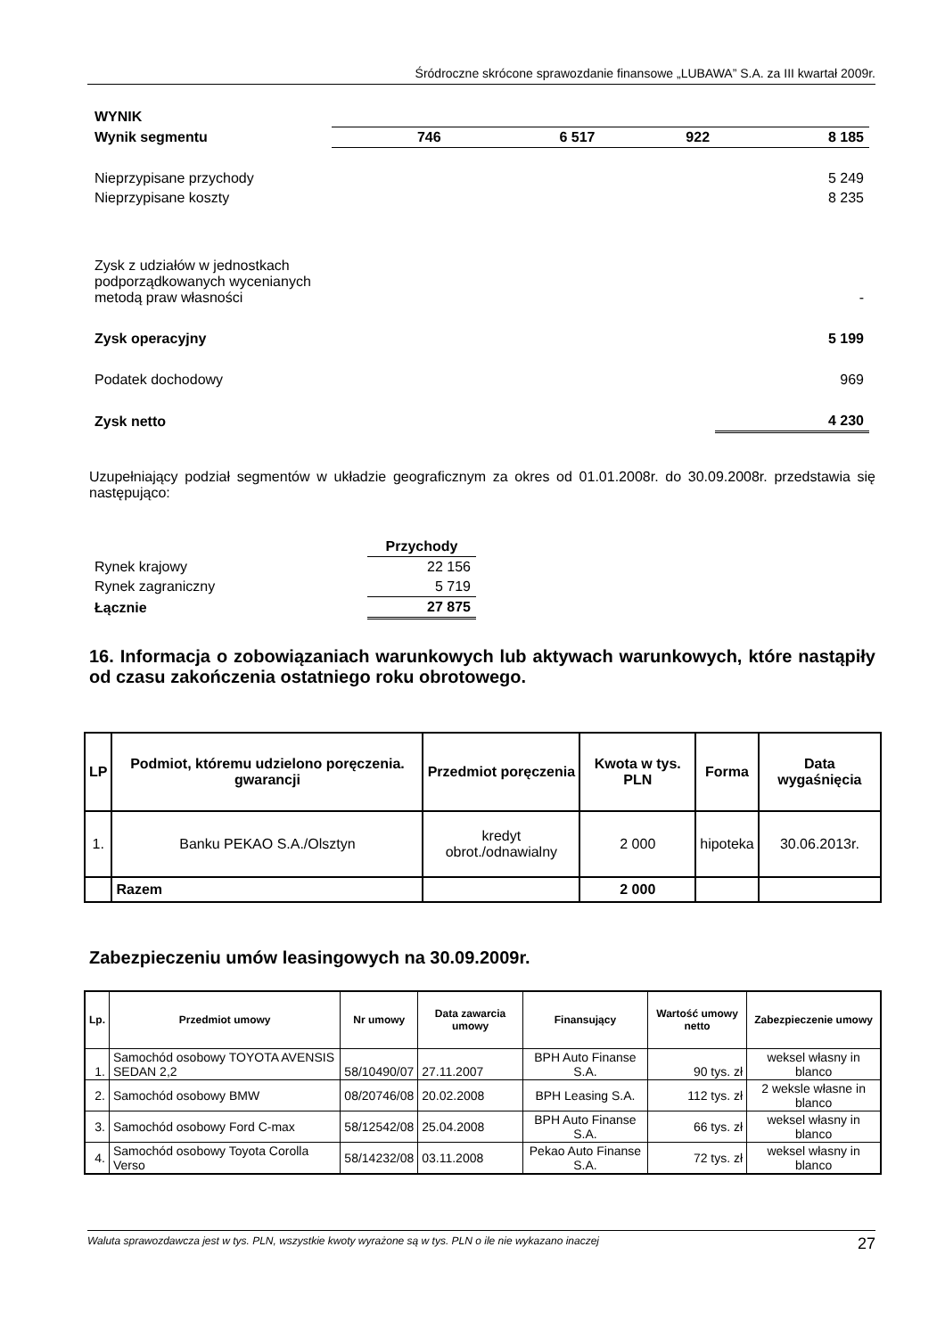Śródroczne skrócone sprawozdanie finansowe „LUBAWA” S.A. za III kwartał 2009r.
| WYNIK | | | | |
| Wynik segmentu | 746 | 6 517 | 922 | 8 185 |
| Nieprzypisane przychody | | | | 5 249 |
| Nieprzypisane koszty | | | | 8 235 |
| Zysk z udziałów w jednostkach podporządkowanych wycenianych metodą praw własności | | | | - |
| Zysk operacyjny | | | | 5 199 |
| Podatek dochodowy | | | | 969 |
| Zysk netto | | | | 4 230 |
Uzupełniający podział segmentów w układzie geograficznym za okres od 01.01.2008r. do 30.09.2008r. przedstawia się następująco:
| | Przychody |
| Rynek krajowy | 22 156 |
| Rynek zagraniczny | 5 719 |
| Łącznie | 27 875 |
16. Informacja o zobowiązaniach warunkowych lub aktywach warunkowych, które nastąpiły od czasu zakończenia ostatniego roku obrotowego.
| LP | Podmiot, któremu udzielono poręczenia. gwarancji | Przedmiot poręczenia | Kwota w tys. PLN | Forma | Data wygaśnięcia |
| 1. | Banku PEKAO S.A./Olsztyn | kredyt obrot./odnawialny | 2 000 | hipoteka | 30.06.2013r. |
| | Razem | | 2 000 | | |
Zabezpieczeniu umów leasingowych na 30.09.2009r.
| Lp. | Przedmiot umowy | Nr umowy | Data zawarcia umowy | Finansujący | Wartość umowy netto | Zabezpieczenie umowy |
| --- | --- | --- | --- | --- | --- | --- |
| 1. | Samochód osobowy TOYOTA AVENSIS SEDAN 2,2 | 58/10490/07 | 27.11.2007 | BPH Auto Finanse S.A. | 90 tys. zł | weksel własny in blanco |
| 2. | Samochód osobowy BMW | 08/20746/08 | 20.02.2008 | BPH Leasing S.A. | 112 tys. zł | 2 weksle własne in blanco |
| 3. | Samochód osobowy Ford C-max | 58/12542/08 | 25.04.2008 | BPH Auto Finanse S.A. | 66 tys. zł | weksel własny in blanco |
| 4. | Samochód osobowy Toyota Corolla Verso | 58/14232/08 | 03.11.2008 | Pekao Auto Finanse S.A. | 72 tys. zł | weksel własny in blanco |
Waluta sprawozdawcza jest w tys. PLN, wszystkie kwoty wyrażone są w tys. PLN o ile nie wykazano inaczej 27